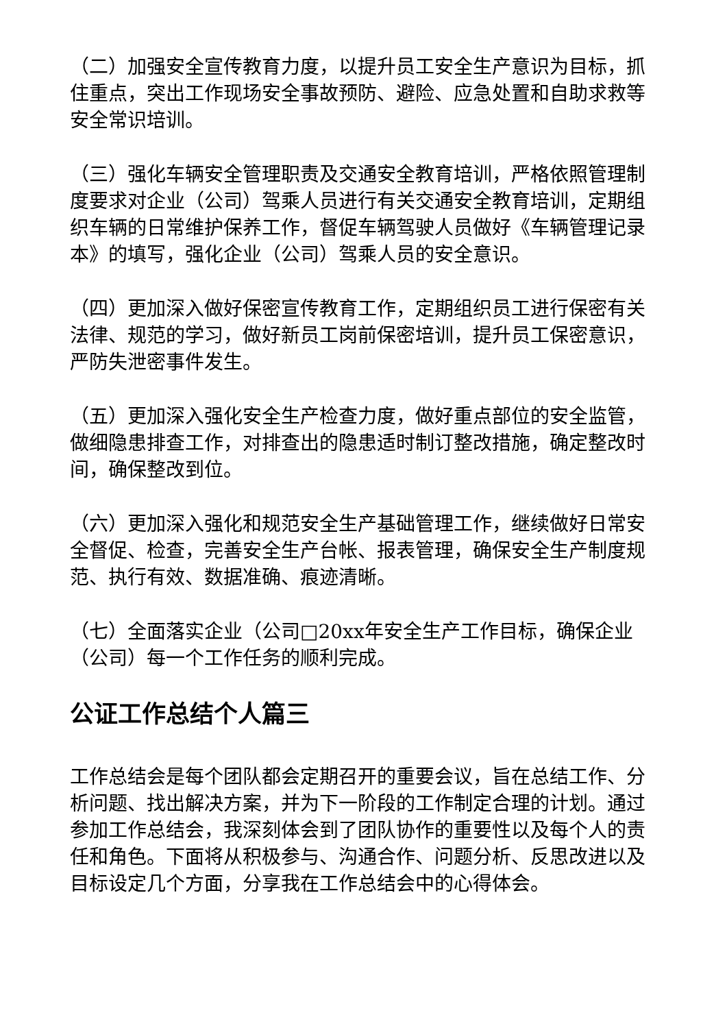（二）加强安全宣传教育力度，以提升员工安全生产意识为目标，抓住重点，突出工作现场安全事故预防、避险、应急处置和自助求救等安全常识培训。
（三）强化车辆安全管理职责及交通安全教育培训，严格依照管理制度要求对企业（公司）驾乘人员进行有关交通安全教育培训，定期组织车辆的日常维护保养工作，督促车辆驾驶人员做好《车辆管理记录本》的填写，强化企业（公司）驾乘人员的安全意识。
（四）更加深入做好保密宣传教育工作，定期组织员工进行保密有关法律、规范的学习，做好新员工岗前保密培训，提升员工保密意识，严防失泄密事件发生。
（五）更加深入强化安全生产检查力度，做好重点部位的安全监管，做细隐患排查工作，对排查出的隐患适时制订整改措施，确定整改时间，确保整改到位。
（六）更加深入强化和规范安全生产基础管理工作，继续做好日常安全督促、检查，完善安全生产台帐、报表管理，确保安全生产制度规范、执行有效、数据准确、痕迹清晰。
（七）全面落实企业（公司□20xx年安全生产工作目标，确保企业（公司）每一个工作任务的顺利完成。
公证工作总结个人篇三
工作总结会是每个团队都会定期召开的重要会议，旨在总结工作、分析问题、找出解决方案，并为下一阶段的工作制定合理的计划。通过参加工作总结会，我深刻体会到了团队协作的重要性以及每个人的责任和角色。下面将从积极参与、沟通合作、问题分析、反思改进以及目标设定几个方面，分享我在工作总结会中的心得体会。